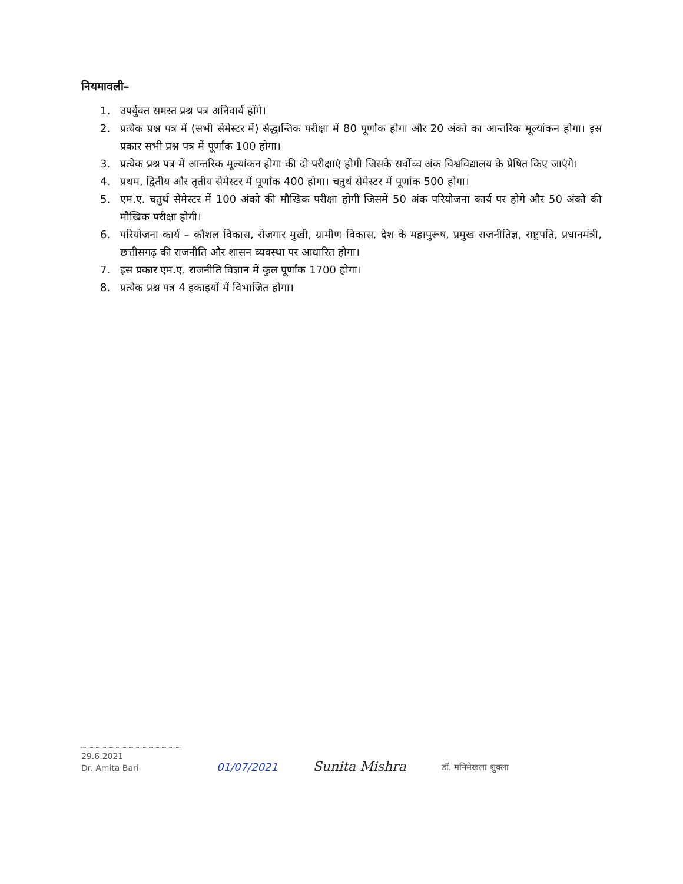नियमावली–
1. उपर्युक्त समस्त प्रश्न पत्र अनिवार्य होंगे।
2. प्रत्येक प्रश्न पत्र में (सभी सेमेस्टर में) सैद्धान्तिक परीक्षा में 80 पूर्णांक होगा और 20 अंको का आन्तरिक मूल्यांकन होगा। इस प्रकार सभी प्रश्न पत्र में पूर्णांक 100 होगा।
3. प्रत्येक प्रश्न पत्र में आन्तरिक मूल्यांकन होगा की दो परीक्षाएं होगी जिसके सर्वोच्च अंक विश्वविद्यालय के प्रेषित किए जाएंगे।
4. प्रथम, द्वितीय और तृतीय सेमेस्टर में पूर्णांक 400 होगा। चतुर्थ सेमेस्टर में पूर्णाक 500 होगा।
5. एम.ए. चतुर्थ सेमेस्टर में 100 अंको की मौखिक परीक्षा होगी जिसमें 50 अंक परियोजना कार्य पर होगे और 50 अंको की मौखिक परीक्षा होगी।
6. परियोजना कार्य – कौशल विकास, रोजगार मुखी, ग्रामीण विकास, देश के महापुरूष, प्रमुख राजनीतिज्ञ, राष्ट्रपति, प्रधानमंत्री, छत्तीसगढ़ की राजनीति और शासन व्यवस्था पर आधारित होगा।
7. इस प्रकार एम.ए. राजनीति विज्ञान में कुल पूर्णांक 1700 होगा।
8. प्रत्येक प्रश्न पत्र 4 इकाइयों में विभाजित होगा।
29.6.2021
Dr. Amita Bari
01/07/2021
Sunita Mishra
डॉ. मनिमेखला शुक्ला